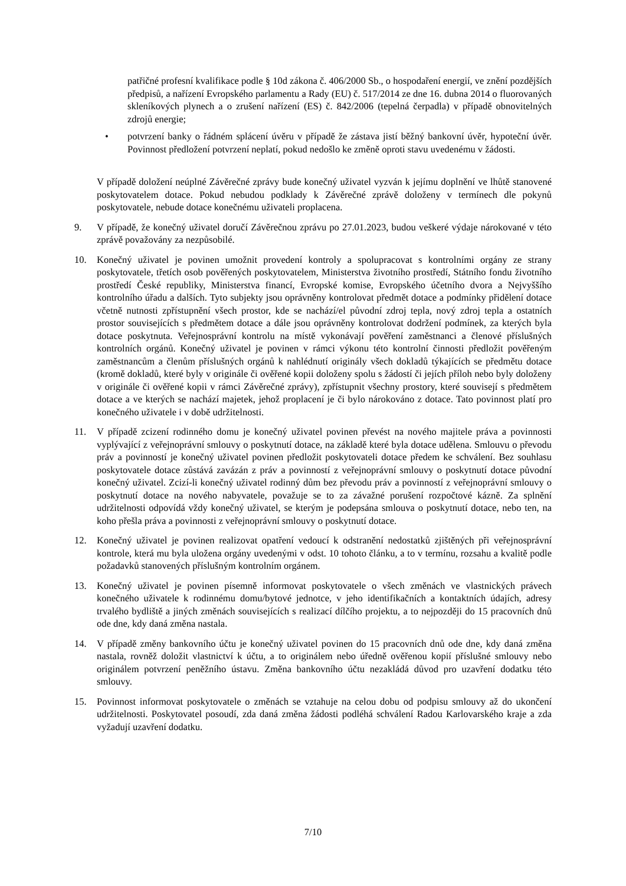patřičné profesní kvalifikace podle § 10d zákona č. 406/2000 Sb., o hospodaření energií, ve znění pozdějších předpisů, a nařízení Evropského parlamentu a Rady (EU) č. 517/2014 ze dne 16. dubna 2014 o fluorovaných skleníkových plynech a o zrušení nařízení (ES) č. 842/2006 (tepelná čerpadla) v případě obnovitelných zdrojů energie;
• potvrzení banky o řádném splácení úvěru v případě že zástava jistí běžný bankovní úvěr, hypoteční úvěr. Povinnost předložení potvrzení neplatí, pokud nedošlo ke změně oproti stavu uvedenému v žádosti.
V případě doložení neúplné Závěrečné zprávy bude konečný uživatel vyzván k jejímu doplnění ve lhůtě stanovené poskytovatelem dotace. Pokud nebudou podklady k Závěrečné zprávě doloženy v termínech dle pokynů poskytovatele, nebude dotace konečnému uživateli proplacena.
9. V případě, že konečný uživatel doručí Závěrečnou zprávu po 27.01.2023, budou veškeré výdaje nárokované v této zprávě považovány za nezpůsobilé.
10. Konečný uživatel je povinen umožnit provedení kontroly a spolupracovat s kontrolními orgány ze strany poskytovatele, třetích osob pověřených poskytovatelem, Ministerstva životního prostředí, Státního fondu životního prostředí České republiky, Ministerstva financí, Evropské komise, Evropského účetního dvora a Nejvyššího kontrolního úřadu a dalších. Tyto subjekty jsou oprávněny kontrolovat předmět dotace a podmínky přidělení dotace včetně nutnosti zpřístupnění všech prostor, kde se nachází/el původní zdroj tepla, nový zdroj tepla a ostatních prostor souvisejících s předmětem dotace a dále jsou oprávněny kontrolovat dodržení podmínek, za kterých byla dotace poskytnuta. Veřejnosprávní kontrolu na místě vykonávají pověření zaměstnanci a členové příslušných kontrolních orgánů. Konečný uživatel je povinen v rámci výkonu této kontrolní činnosti předložit pověřeným zaměstnancům a členům příslušných orgánů k nahlédnutí originály všech dokladů týkajících se předmětu dotace (kromě dokladů, které byly v originále či ověřené kopii doloženy spolu s žádostí či jejích příloh nebo byly doloženy v originále či ověřené kopii v rámci Závěrečné zprávy), zpřístupnit všechny prostory, které souvisejí s předmětem dotace a ve kterých se nachází majetek, jehož proplacení je či bylo nárokováno z dotace. Tato povinnost platí pro konečného uživatele i v době udržitelnosti.
11. V případě zcizení rodinného domu je konečný uživatel povinen převést na nového majitele práva a povinnosti vyplývající z veřejnoprávní smlouvy o poskytnutí dotace, na základě které byla dotace udělena. Smlouvu o převodu práv a povinností je konečný uživatel povinen předložit poskytovateli dotace předem ke schválení. Bez souhlasu poskytovatele dotace zůstává zavázán z práv a povinností z veřejnoprávní smlouvy o poskytnutí dotace původní konečný uživatel. Zcizí-li konečný uživatel rodinný dům bez převodu práv a povinností z veřejnoprávní smlouvy o poskytnutí dotace na nového nabyvatele, považuje se to za závažné porušení rozpočtové kázně. Za splnění udržitelnosti odpovídá vždy konečný uživatel, se kterým je podepsána smlouva o poskytnutí dotace, nebo ten, na koho přešla práva a povinnosti z veřejnoprávní smlouvy o poskytnutí dotace.
12. Konečný uživatel je povinen realizovat opatření vedoucí k odstranění nedostatků zjištěných při veřejnosprávní kontrole, která mu byla uložena orgány uvedenými v odst. 10 tohoto článku, a to v termínu, rozsahu a kvalitě podle požadavků stanovených příslušným kontrolním orgánem.
13. Konečný uživatel je povinen písemně informovat poskytovatele o všech změnách ve vlastnických právech konečného uživatele k rodinnému domu/bytové jednotce, v jeho identifikačních a kontaktních údajích, adresy trvalého bydliště a jiných změnách souvisejících s realizací dílčího projektu, a to nejpozději do 15 pracovních dnů ode dne, kdy daná změna nastala.
14. V případě změny bankovního účtu je konečný uživatel povinen do 15 pracovních dnů ode dne, kdy daná změna nastala, rovněž doložit vlastnictví k účtu, a to originálem nebo úředně ověřenou kopií příslušné smlouvy nebo originálem potvrzení peněžního ústavu. Změna bankovního účtu nezakládá důvod pro uzavření dodatku této smlouvy.
15. Povinnost informovat poskytovatele o změnách se vztahuje na celou dobu od podpisu smlouvy až do ukončení udržitelnosti. Poskytovatel posoudí, zda daná změna žádosti podléhá schválení Radou Karlovarského kraje a zda vyžadují uzavření dodatku.
7/10